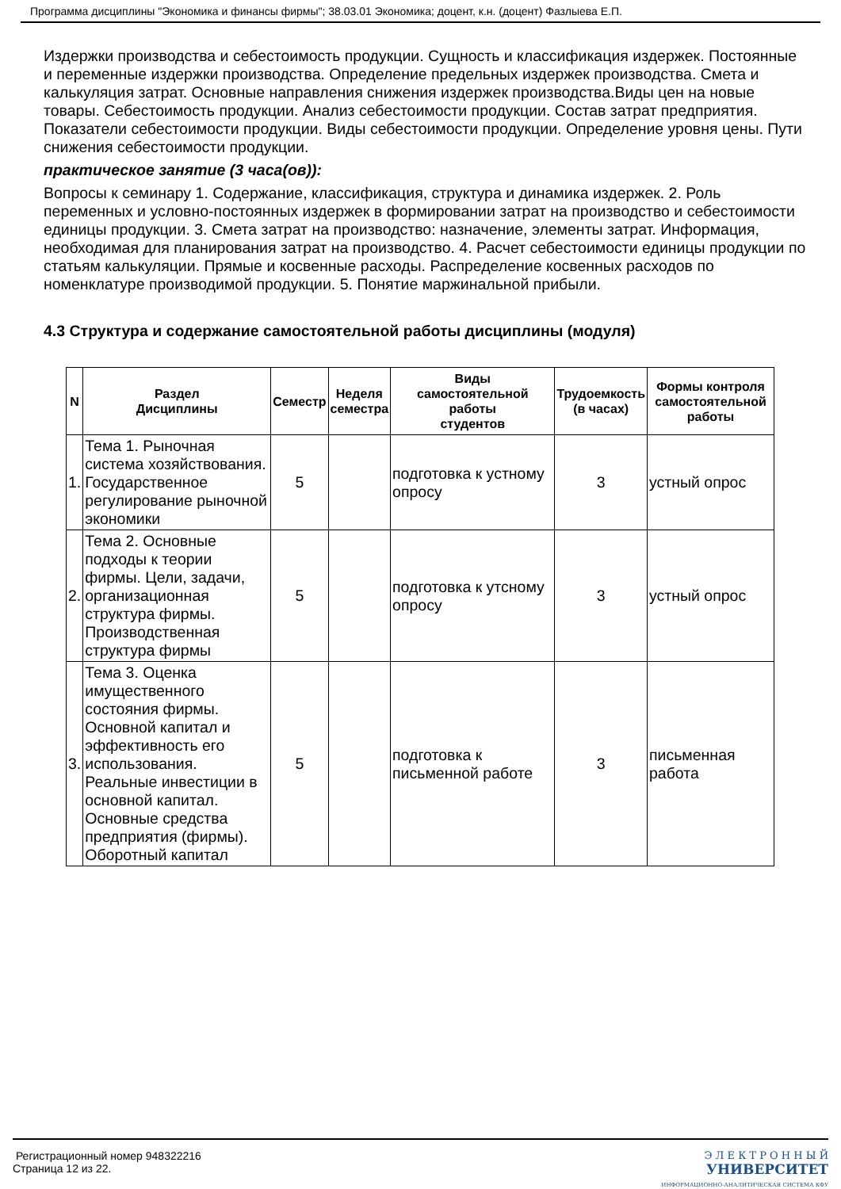Программа дисциплины "Экономика и финансы фирмы"; 38.03.01 Экономика; доцент, к.н. (доцент) Фазлыева Е.П.
Издержки производства и себестоимость продукции. Сущность и классификация издержек. Постоянные и переменные издержки производства. Определение предельных издержек производства. Смета и калькуляция затрат. Основные направления снижения издержек производства.Виды цен на новые товары. Себестоимость продукции. Анализ себестоимости продукции. Состав затрат предприятия. Показатели себестоимости продукции. Виды себестоимости продукции. Определение уровня цены. Пути снижения себестоимости продукции.
практическое занятие (3 часа(ов)):
Вопросы к семинару 1. Содержание, классификация, структура и динамика издержек. 2. Роль переменных и условно-постоянных издержек в формировании затрат на производство и себестоимости единицы продукции. 3. Смета затрат на производство: назначение, элементы затрат. Информация, необходимая для планирования затрат на производство. 4. Расчет себестоимости единицы продукции по статьям калькуляции. Прямые и косвенные расходы. Распределение косвенных расходов по номенклатуре производимой продукции. 5. Понятие маржинальной прибыли.
4.3 Структура и содержание самостоятельной работы дисциплины (модуля)
| N | Раздел Дисциплины | Семестр | Неделя семестра | Виды самостоятельной работы студентов | Трудоемкость (в часах) | Формы контроля самостоятельной работы |
| --- | --- | --- | --- | --- | --- | --- |
| 1. | Тема 1. Рыночная система хозяйствования. Государственное регулирование рыночной экономики | 5 | | подготовка к устному опросу | 3 | устный опрос |
| 2. | Тема 2. Основные подходы к теории фирмы. Цели, задачи, организационная структура фирмы. Производственная структура фирмы | 5 | | подготовка к утсному опросу | 3 | устный опрос |
| 3. | Тема 3. Оценка имущественного состояния фирмы. Основной капитал и эффективность его использования. Реальные инвестиции в основной капитал. Основные средства предприятия (фирмы). Оборотный капитал | 5 | | подготовка к письменной работе | 3 | письменная работа |
Регистрационный номер 948322216
Страница 12 из 22.
Э Л Е К Т Р О Н Н Ы Й
УНИВЕРСИТЕТ
ИНФОРМАЦИОННО-АНАЛИТИЧЕСКАЯ СИСТЕМА КФУ